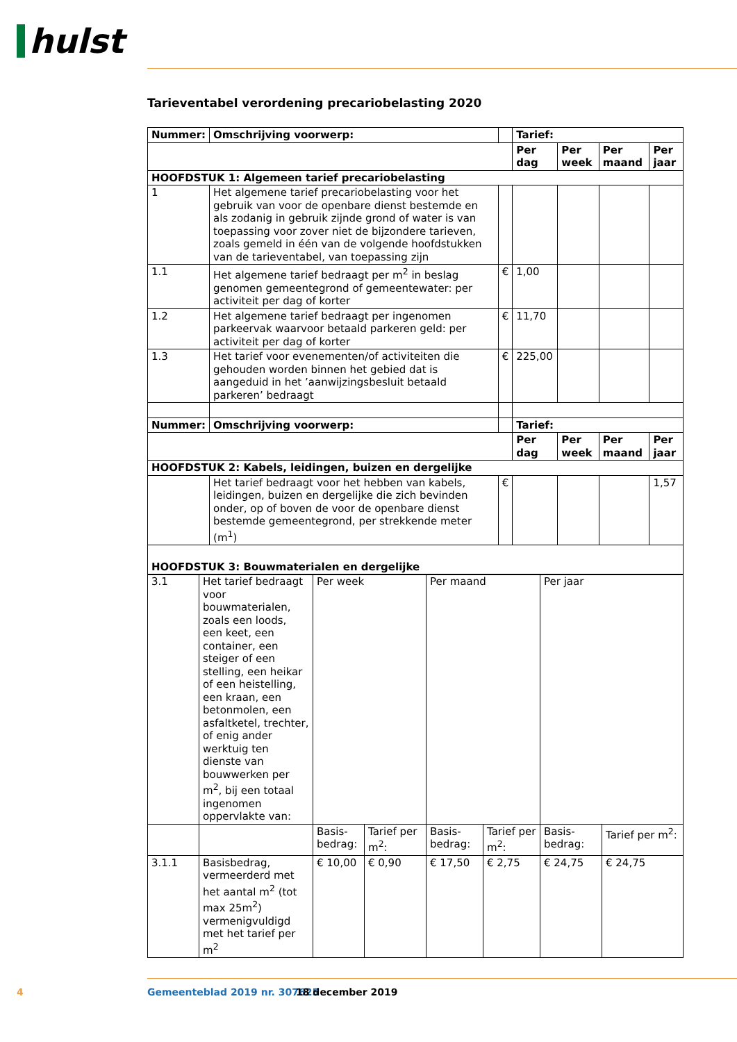hulst
Tarieventabel verordening precariobelasting 2020
| Nummer: | Omschrijving voorwerp: | | Tarief: | | | |
| --- | --- | --- | --- | --- | --- | --- |
| | | | Per dag | Per week | Per maand | Per jaar |
| HOOFDSTUK 1: Algemeen tarief precariobelasting | | | | | | |
| 1 | Het algemene tarief precariobelasting voor het gebruik van voor de openbare dienst bestemde en als zodanig in gebruik zijnde grond of water is van toepassing voor zover niet de bijzondere tarieven, zoals gemeld in één van de volgende hoofdstukken van de tarieventabel, van toepassing zijn | | | | | |
| 1.1 | Het algemene tarief bedraagt per m<sup>2</sup> in beslag genomen gemeentegrond of gemeentewater: per activiteit per dag of korter | € | 1,00 | | | |
| 1.2 | Het algemene tarief bedraagt per ingenomen parkeervak waarvoor betaald parkeren geld: per activiteit per dag of korter | € | 11,70 | | | |
| 1.3 | Het tarief voor evenementen/of activiteiten die gehouden worden binnen het gebied dat is aangeduid in het ’aanwijzingsbesluit betaald parkeren’ bedraagt | € | 225,00 | | | |
| Nummer: | Omschrijving voorwerp: | | Tarief: | | | |
| | | | Per dag | Per week | Per maand | Per jaar |
| HOOFDSTUK 2: Kabels, leidingen, buizen en dergelijke | | | | | | |
| | Het tarief bedraagt voor het hebben van kabels, leidingen, buizen en dergelijke die zich bevinden onder, op of boven de voor de openbare dienst bestemde gemeentegrond, per strekkende meter (m<sup>1</sup>) | € | | | | 1,57 |
| HOOFDSTUK 3: Bouwmaterialen en dergelijke | | | | | | |
| 3.1 | Het tarief bedraagt voor bouwmaterialen, zoals een loods, een keet, een container, een steiger of een stelling, een heikar of een heistelling, een kraan, een betonmolen, een asfaltketel, trechter, of enig ander werktuig ten dienste van bouwwerken per m<sup>2</sup>, bij een totaal ingenomen oppervlakte van: | Per week | | Per maand | | Per jaar | |
| | | Basis-bedrag: | Tarief per m<sup>2</sup>: | Basis-bedrag: | Tarief per m<sup>2</sup>: | Basis-bedrag: | Tarief per m<sup>2</sup>: |
| 3.1.1 | Basisbedrag, vermeerderd met het aantal m<sup>2</sup> (tot max 25m<sup>2</sup>) vermenigvuldigd met het tarief per m<sup>2</sup> | € 10,00 | € 0,90 | € 17,50 | € 2,75 | € 24,75 | € 24,75 |
4 Gemeenteblad 2019 nr. 307625 18 december 2019